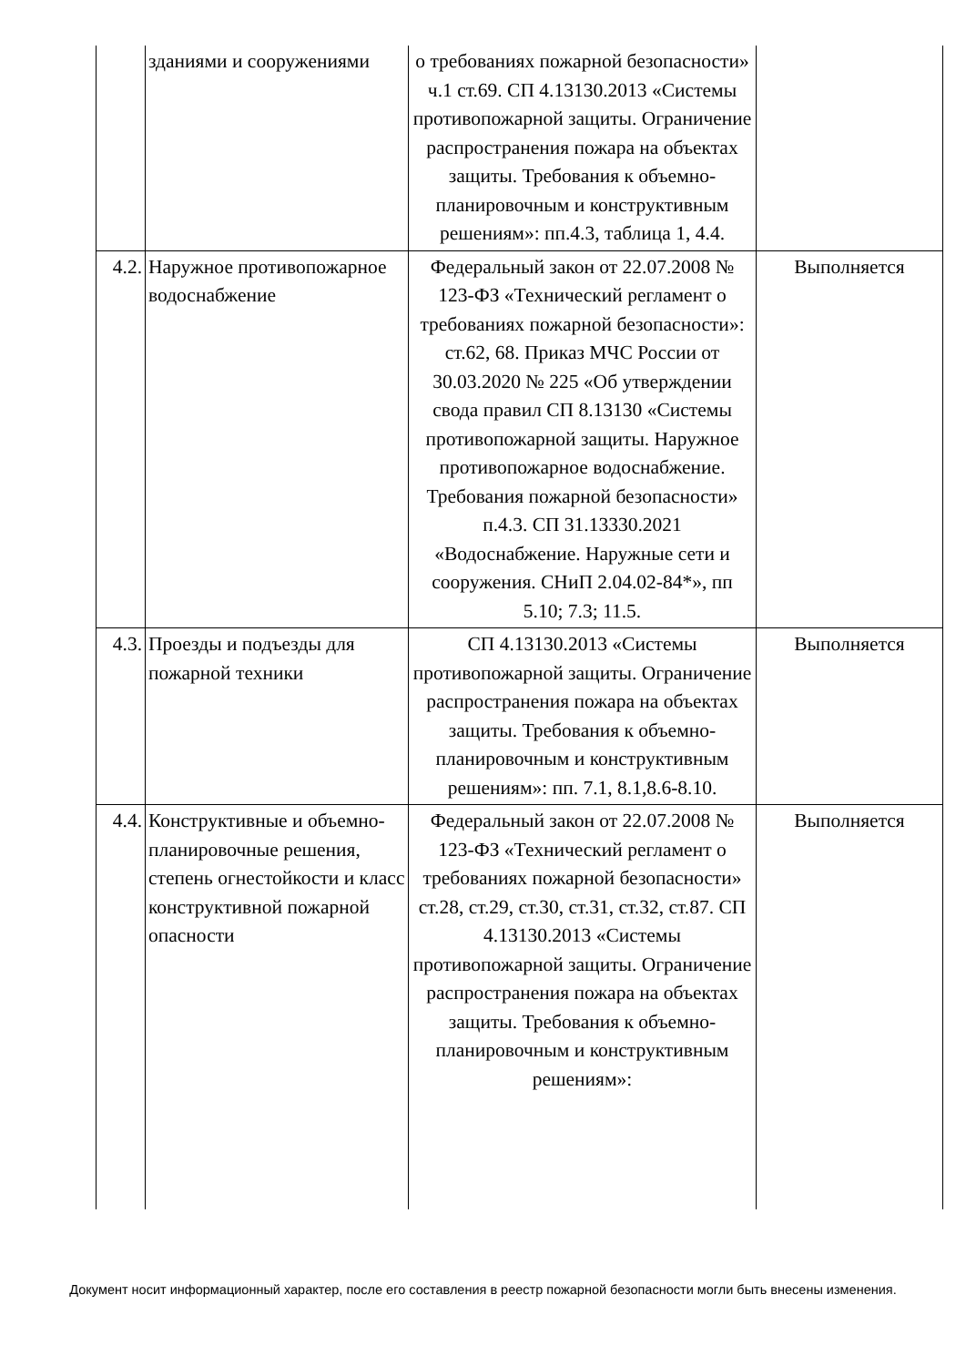| | зданиями и сооружениями | о требованиях пожарной безопасности» ч.1 ст.69. СП 4.13130.2013 «Системы противопожарной защиты. Ограничение распространения пожара на объектах защиты. Требования к объемно-планировочным и конструктивным решениям»: пп.4.3, таблица 1, 4.4. | |
| 4.2. | Наружное противопожарное водоснабжение | Федеральный закон от 22.07.2008 № 123-ФЗ «Технический регламент о требованиях пожарной безопасности»: ст.62, 68. Приказ МЧС России от 30.03.2020 № 225 «Об утверждении свода правил СП 8.13130 «Системы противопожарной защиты. Наружное противопожарное водоснабжение. Требования пожарной безопасности» п.4.3. СП 31.13330.2021 «Водоснабжение. Наружные сети и сооружения. СНиП 2.04.02-84*», пп 5.10; 7.3; 11.5. | Выполняется |
| 4.3. | Проезды и подъезды для пожарной техники | СП 4.13130.2013 «Системы противопожарной защиты. Ограничение распространения пожара на объектах защиты. Требования к объемно-планировочным и конструктивным решениям»: пп. 7.1, 8.1,8.6-8.10. | Выполняется |
| 4.4. | Конструктивные и объемно-планировочные решения, степень огнестойкости и класс конструктивной пожарной опасности | Федеральный закон от 22.07.2008 № 123-ФЗ «Технический регламент о требованиях пожарной безопасности» ст.28, ст.29, ст.30, ст.31, ст.32, ст.87. СП 4.13130.2013 «Системы противопожарной защиты. Ограничение распространения пожара на объектах защиты. Требования к объемно-планировочным и конструктивным решениям»: | Выполняется |
Документ носит информационный характер, после его составления в реестр пожарной безопасности могли быть внесены изменения.